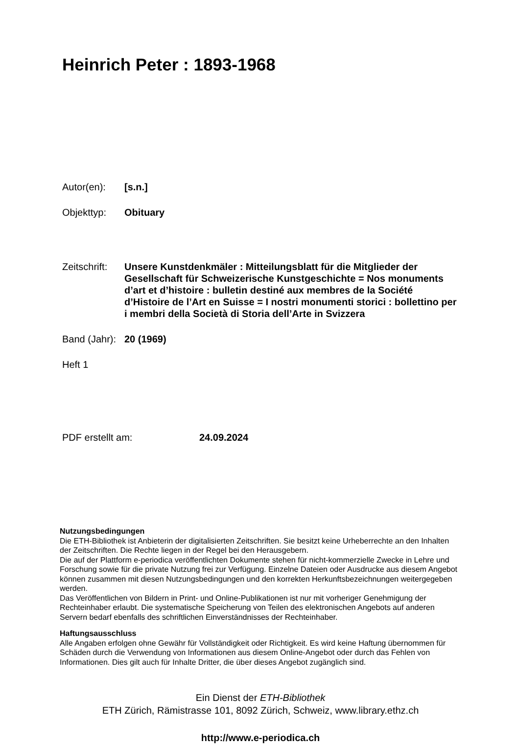Heinrich Peter : 1893-1968
Autor(en): [s.n.]
Objekttyp: Obituary
Zeitschrift:
Unsere Kunstdenkmäler : Mitteilungsblatt für die Mitglieder der Gesellschaft für Schweizerische Kunstgeschichte = Nos monuments d’art et d’histoire : bulletin destiné aux membres de la Société d’Histoire de l’Art en Suisse = I nostri monumenti storici : bollettino per i membri della Società di Storia dell’Arte in Svizzera
Band (Jahr):
20 (1969)
Heft 1
PDF erstellt am: 24.09.2024
Nutzungsbedingungen
Die ETH-Bibliothek ist Anbieterin der digitalisierten Zeitschriften. Sie besitzt keine Urheberrechte an den Inhalten der Zeitschriften. Die Rechte liegen in der Regel bei den Herausgebern.
Die auf der Plattform e-periodica veröffentlichten Dokumente stehen für nicht-kommerzielle Zwecke in Lehre und Forschung sowie für die private Nutzung frei zur Verfügung. Einzelne Dateien oder Ausdrucke aus diesem Angebot können zusammen mit diesen Nutzungsbedingungen und den korrekten Herkunftsbezeichnungen weitergegeben werden.
Das Veröffentlichen von Bildern in Print- und Online-Publikationen ist nur mit vorheriger Genehmigung der Rechteinhaber erlaubt. Die systematische Speicherung von Teilen des elektronischen Angebots auf anderen Servern bedarf ebenfalls des schriftlichen Einverständnisses der Rechteinhaber.
Haftungsausschluss
Alle Angaben erfolgen ohne Gewähr für Vollständigkeit oder Richtigkeit. Es wird keine Haftung übernommen für Schäden durch die Verwendung von Informationen aus diesem Online-Angebot oder durch das Fehlen von Informationen. Dies gilt auch für Inhalte Dritter, die über dieses Angebot zugänglich sind.
Ein Dienst der ETH-Bibliothek
ETH Zürich, Rämistrasse 101, 8092 Zürich, Schweiz, www.library.ethz.ch
http://www.e-periodica.ch